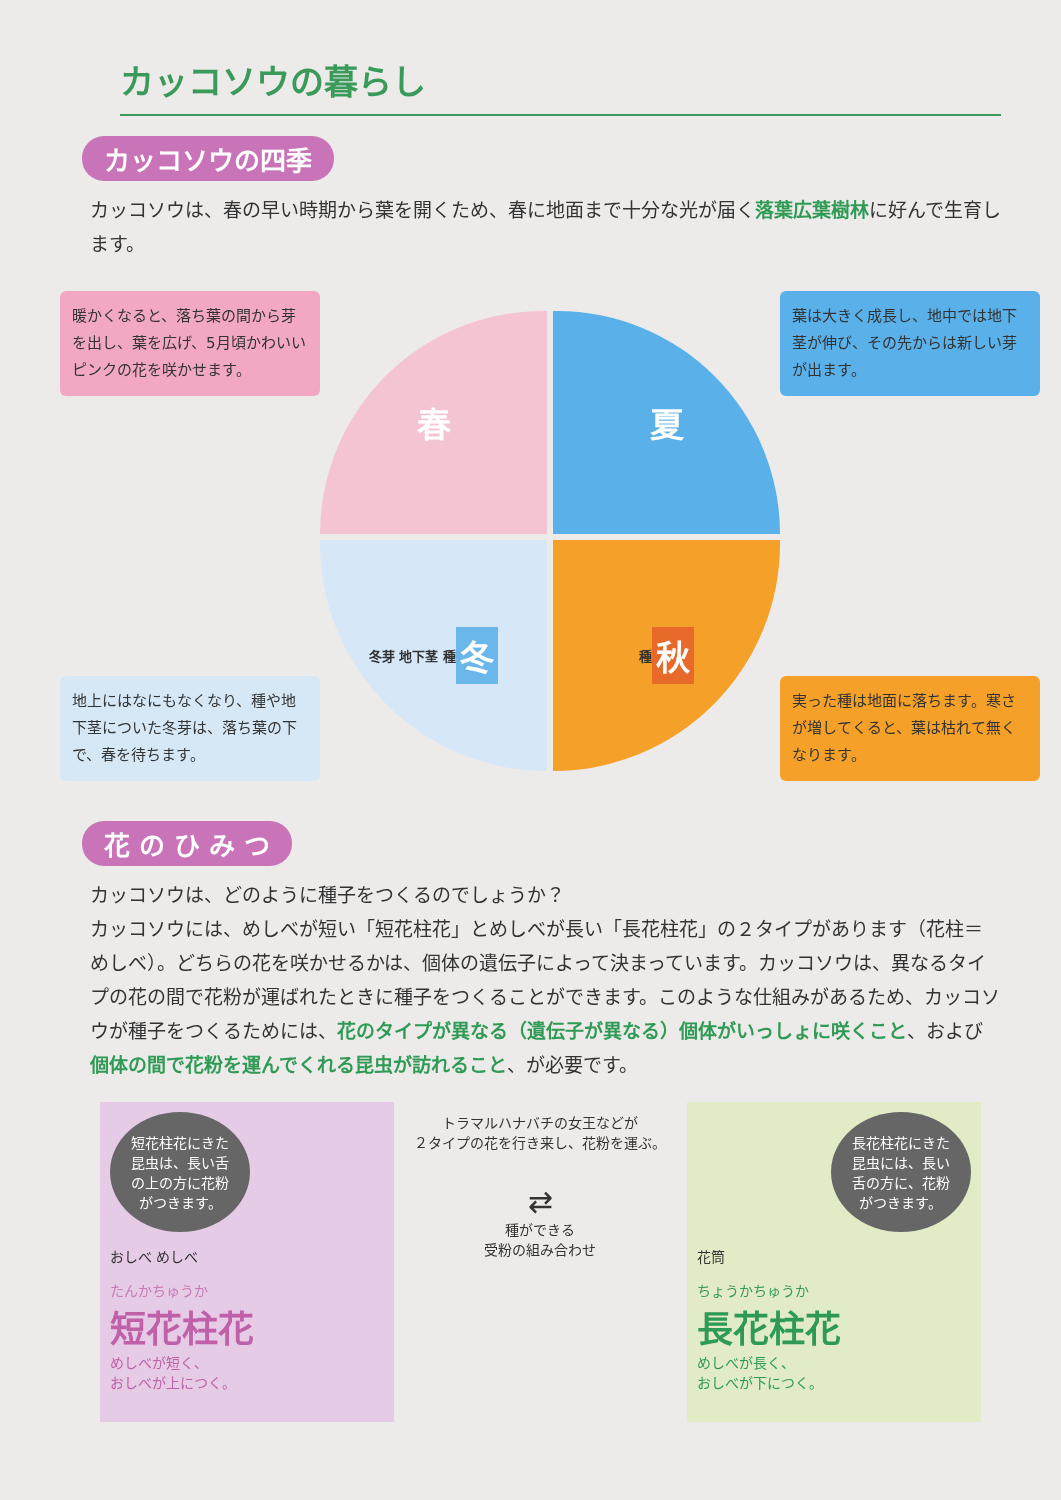カッコソウの暮らし
カッコソウの四季
カッコソウは、春の早い時期から葉を開くため、春に地面まで十分な光が届く落葉広葉樹林に好んで生育します。
暖かくなると、落ち葉の間から芽を出し、葉を広げ、5月頃かわいいピンクの花を咲かせます。
地上にはなにもなくなり、種や地下茎についた冬芽は、落ち葉の下で、春を待ちます。
春
夏
冬芽 地下茎 種
冬
種
秋
葉は大きく成長し、地中では地下茎が伸び、その先からは新しい芽が出ます。
実った種は地面に落ちます。寒さが増してくると、葉は枯れて無くなります。
花 の ひ み つ
カッコソウは、どのように種子をつくるのでしょうか？
カッコソウには、めしべが短い「短花柱花」とめしべが長い「長花柱花」の２タイプがあります（花柱＝めしべ）。どちらの花を咲かせるかは、個体の遺伝子によって決まっています。カッコソウは、異なるタイプの花の間で花粉が運ばれたときに種子をつくることができます。このような仕組みがあるため、カッコソウが種子をつくるためには、花のタイプが異なる（遺伝子が異なる）個体がいっしょに咲くこと、および個体の間で花粉を運んでくれる昆虫が訪れること、が必要です。
短花柱花にきた昆虫は、長い舌の上の方に花粉がつきます。
おしべ めしべ
たんかちゅうか
短花柱花
めしべが短く、
おしべが上につく。
トラマルハナバチの女王などが
２タイプの花を行き来し、花粉を運ぶ。
⇄
種ができる
受粉の組み合わせ
長花柱花にきた昆虫には、長い舌の方に、花粉がつきます。
花筒
ちょうかちゅうか
長花柱花
めしべが長く、
おしべが下につく。